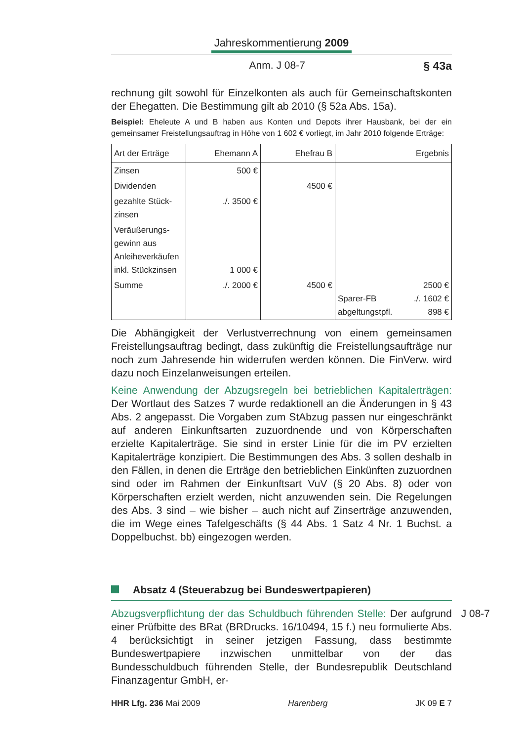Jahreskommentierung 2009
Anm. J 08-7 § 43a
rechnung gilt sowohl für Einzelkonten als auch für Gemeinschaftskonten der Ehegatten. Die Bestimmung gilt ab 2010 (§ 52a Abs. 15a).
Beispiel: Eheleute A und B haben aus Konten und Depots ihrer Hausbank, bei der ein gemeinsamer Freistellungsauftrag in Höhe von 1 602 € vorliegt, im Jahr 2010 folgende Erträge:
| Art der Erträge | Ehemann A | Ehefrau B | Ergebnis | |
| --- | --- | --- | --- | --- |
| Zinsen | 500 € | | | |
| Dividenden | | 4500 € | | |
| gezahlte Stück- zinsen | ./. 3500 € | | | |
| Veräußerungs- gewinn aus Anleiheverkäufen inkl. Stückzinsen | 1 000 € | | | |
| Summe | ./. 2000 € | 4500 € | Sparer-FB abgeltungstpfl. | 2500 € ./. 1602 € 898 € |
Die Abhängigkeit der Verlustverrechnung von einem gemeinsamen Freistellungsauftrag bedingt, dass zukünftig die Freistellungsaufträge nur noch zum Jahresende hin widerrufen werden können. Die FinVerw. wird dazu noch Einzelanweisungen erteilen.
Keine Anwendung der Abzugsregeln bei betrieblichen Kapitalerträgen: Der Wortlaut des Satzes 7 wurde redaktionell an die Änderungen in § 43 Abs. 2 angepasst. Die Vorgaben zum StAbzug passen nur eingeschränkt auf anderen Einkunftsarten zuzuordnende und von Körperschaften erzielte Kapitalerträge. Sie sind in erster Linie für die im PV erzielten Kapitalerträge konzipiert. Die Bestimmungen des Abs. 3 sollen deshalb in den Fällen, in denen die Erträge den betrieblichen Einkünften zuzuordnen sind oder im Rahmen der Einkunftsart VuV (§ 20 Abs. 8) oder von Körperschaften erzielt werden, nicht anzuwenden sein. Die Regelungen des Abs. 3 sind – wie bisher – auch nicht auf Zinserträge anzuwenden, die im Wege eines Tafelgeschäfts (§ 44 Abs. 1 Satz 4 Nr. 1 Buchst. a Doppelbuchst. bb) eingezogen werden.
Absatz 4 (Steuerabzug bei Bundeswertpapieren)
J 08-7 Abzugsverpflichtung der das Schuldbuch führenden Stelle: Der aufgrund einer Prüfbitte des BRat (BRDrucks. 16/10494, 15 f.) neu formulierte Abs. 4 berücksichtigt in seiner jetzigen Fassung, dass bestimmte Bundeswertpapiere inzwischen unmittelbar von der das Bundesschuldbuch führenden Stelle, der Bundesrepublik Deutschland Finanzagentur GmbH, er-
HHR Lfg. 236 Mai 2009 Harenberg JK 09 E 7